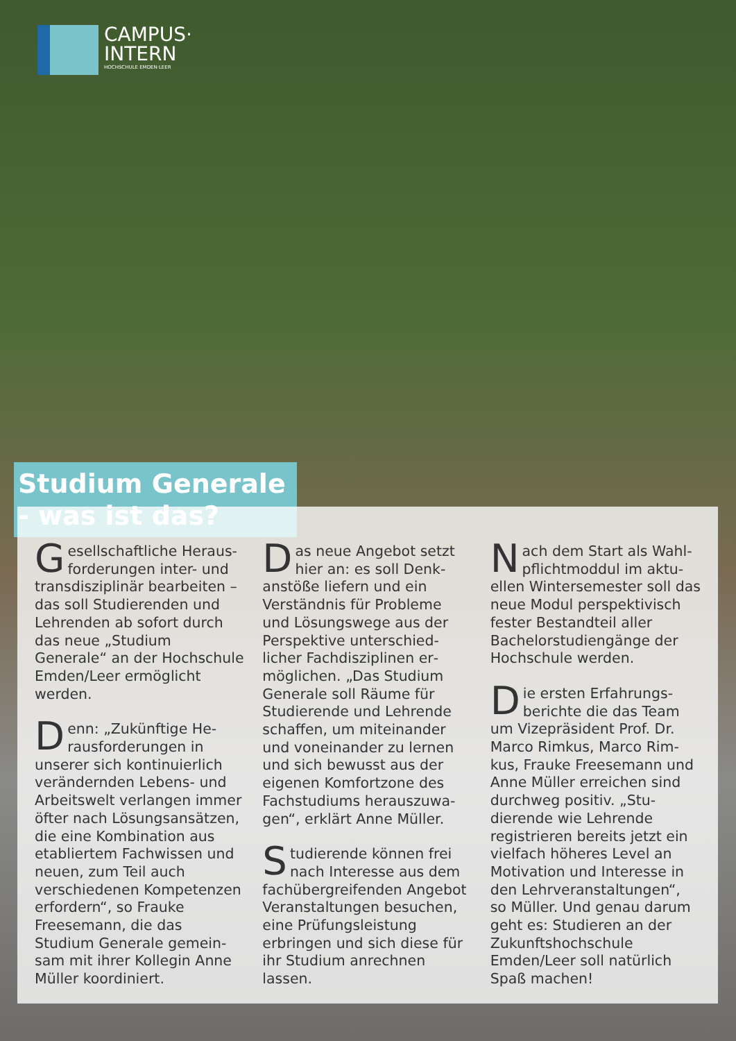CAMPUS·
INTERN
HOCHSCHULE EMDEN·LEER
Studium Generale - was ist das?
Gesellschaftliche Heraus­forderungen inter- und transdisziplinär bearbei­ten – das soll Studierenden und Lehrenden ab sofort durch das neue „Studium Generale“ an der Hochschu­le Emden/Leer ermöglicht werden.
Denn: „Zukünftige He­rausforderungen in unserer sich kontinuierlich verändernden Lebens- und Arbeitswelt verlangen im­mer öfter nach Lösungs­ansätzen, die eine Kom­bination aus etabliertem Fachwissen und neuen, zum Teil auch verschiedenen Kompetenzen erfordern“, so Frauke Freesemann, die das Studium Generale gemein­sam mit ihrer Kollegin Anne Müller koordiniert.
Das neue Angebot setzt hier an: es soll Denk­anstöße liefern und ein Verständnis für Probleme und Lösungswege aus der Perspektive unterschied­licher Fachdisziplinen er­möglichen. „Das Studium Generale soll Räume für Studierende und Lehrende schaffen, um miteinander und voneinander zu lernen und sich bewusst aus der eigenen Komfortzone des Fachstudiums herauszuwa­gen“, erklärt Anne Müller.
Studierende können frei nach Interesse aus dem fachübergreifenden Ange­bot Veranstaltungen besu­chen, eine Prüfungsleistung erbringen und sich diese für ihr Studium anrechnen lassen.
Nach dem Start als Wahl­pflichtmoddul im aktu­ellen Wintersemester soll das neue Modul perspekti­visch fester Bestandteil aller Bachelorstudiengänge der Hochschule werden.
Die ersten Erfahrungs­berichte die das Team um Vizepräsident Prof. Dr. Marco Rimkus, Marco Rim­kus, Frauke Freesemann und Anne Müller erreichen sind durchweg positiv. „Stu­dierende wie Lehrende registrieren bereits jetzt ein vielfach höheres Level an Motivation und Interesse in den Lehrveranstaltungen“, so Müller. Und genau dar­um geht es: Studieren an der Zukunftshochschule Emden/Leer soll natürlich Spaß machen!